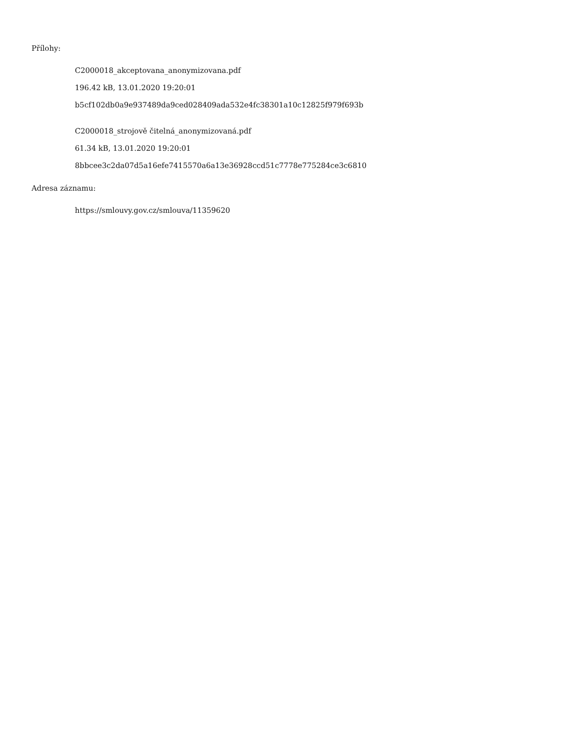Přílohy:
C2000018_akceptovana_anonymizovana.pdf
196.42 kB, 13.01.2020 19:20:01
b5cf102db0a9e937489da9ced028409ada532e4fc38301a10c12825f979f693b
C2000018_strojově čitelná_anonymizovaná.pdf
61.34 kB, 13.01.2020 19:20:01
8bbcee3c2da07d5a16efe7415570a6a13e36928ccd51c7778e775284ce3c6810
Adresa záznamu:
https://smlouvy.gov.cz/smlouva/11359620